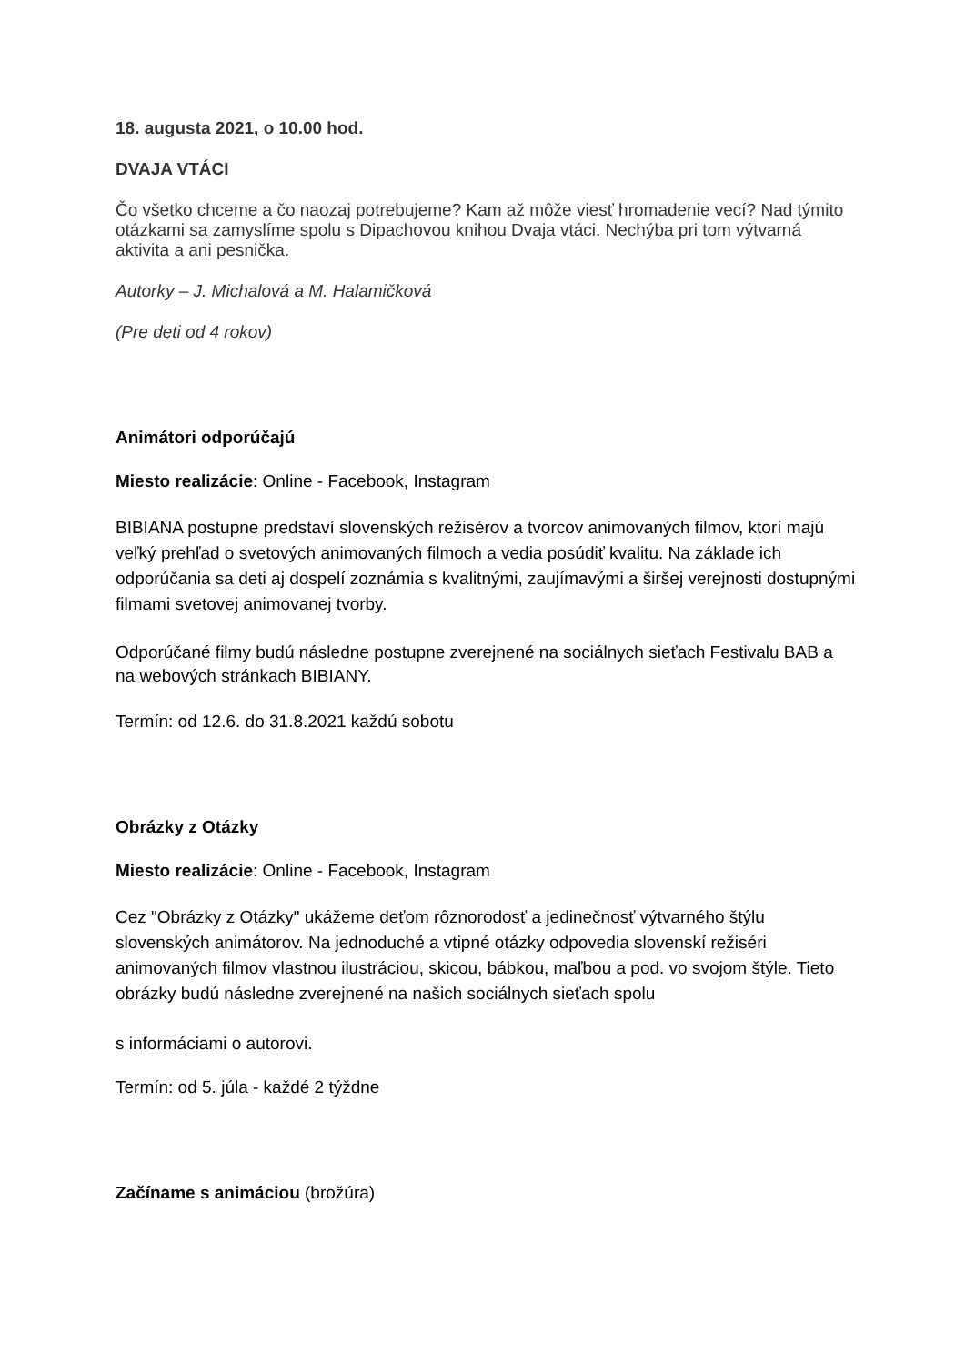18. augusta 2021, o 10.00 hod.
DVAJA VTÁCI
Čo všetko chceme a čo naozaj potrebujeme? Kam až môže viesť hromadenie vecí? Nad týmito otázkami sa zamyslíme spolu s Dipachovou knihou Dvaja vtáci. Nechýba pri tom výtvarná aktivita a ani pesnička.
Autorky – J. Michalová a M. Halamičková
(Pre deti od 4 rokov)
Animátori odporúčajú
Miesto realizácie: Online - Facebook, Instagram
BIBIANA postupne predstaví slovenských režisérov a tvorcov animovaných filmov, ktorí majú veľký prehľad o svetových animovaných filmoch a vedia posúdiť kvalitu. Na základe ich odporúčania sa deti aj dospelí zoznámia s kvalitnými, zaujímavými a širšej verejnosti dostupnými filmami svetovej animovanej tvorby.
Odporúčané filmy budú následne postupne zverejnené na sociálnych sieťach Festivalu BAB a na webových stránkach BIBIANY.
Termín: od 12.6. do 31.8.2021 každú sobotu
Obrázky z Otázky
Miesto realizácie: Online - Facebook, Instagram
Cez "Obrázky z Otázky" ukážeme deťom rôznorodosť a jedinečnosť výtvarného štýlu slovenských animátorov. Na jednoduché a vtipné otázky odpovedia slovenskí režiséri animovaných filmov vlastnou ilustráciou, skicou, bábkou, maľbou a pod. vo svojom štýle. Tieto obrázky budú následne zverejnené na našich sociálnych sieťach spolu
s informáciami o autorovi.
Termín: od 5. júla - každé 2 týždne
Začíname s animáciou (brožúra)